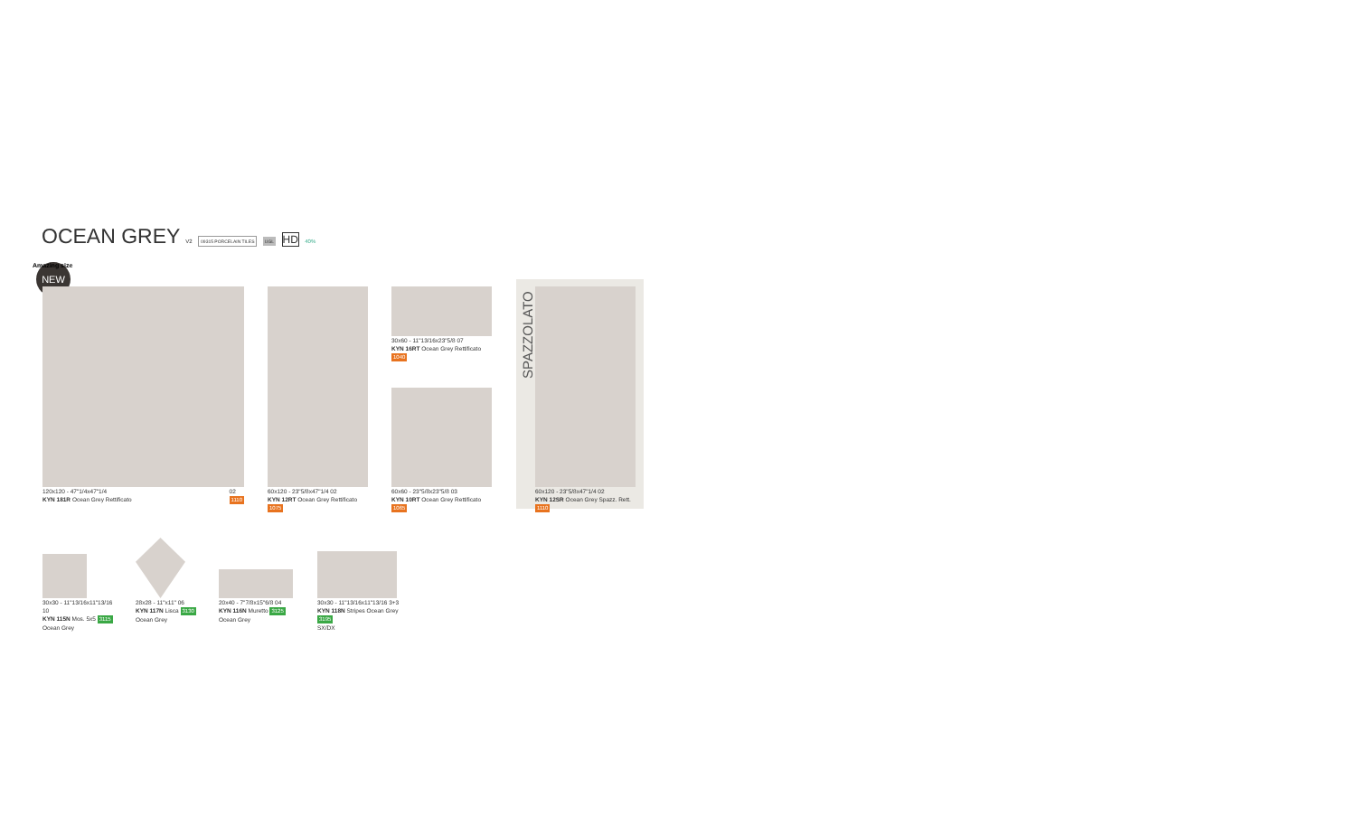OCEAN GREY V2 09315 PORCELAIN TILES UGL HD 40%
NEW
Amazing size
120x120 - 47"1/4x47"1/4 02
1110
KYN 181R Ocean Grey Rettificato
60x120 - 23"5/8x47"1/4 02
KYN 12RT Ocean Grey Rettificato 1075
30x60 - 11"13/16x23"5/8 07
KYN 16RT Ocean Grey Rettificato 1040
60x60 - 23"5/8x23"5/8 03
KYN 10RT Ocean Grey Rettificato 1065
SPAZZOLATO
60x120 - 23"5/8x47"1/4 02
KYN 12SR Ocean Grey Spazz. Rett. 1110
30x30 - 11"13/16x11"13/16 10
KYN 115N Mos. 5x5 3115
Ocean Grey
28x28 - 11"x11" 06
KYN 117N Lisca 3130
Ocean Grey
20x40 - 7"7/8x15"6/8 04
KYN 116N Muretto 3125
Ocean Grey
30x30 - 11"13/16x11"13/16 3+3
KYN 118N Stripes Ocean Grey 3195
SX/DX